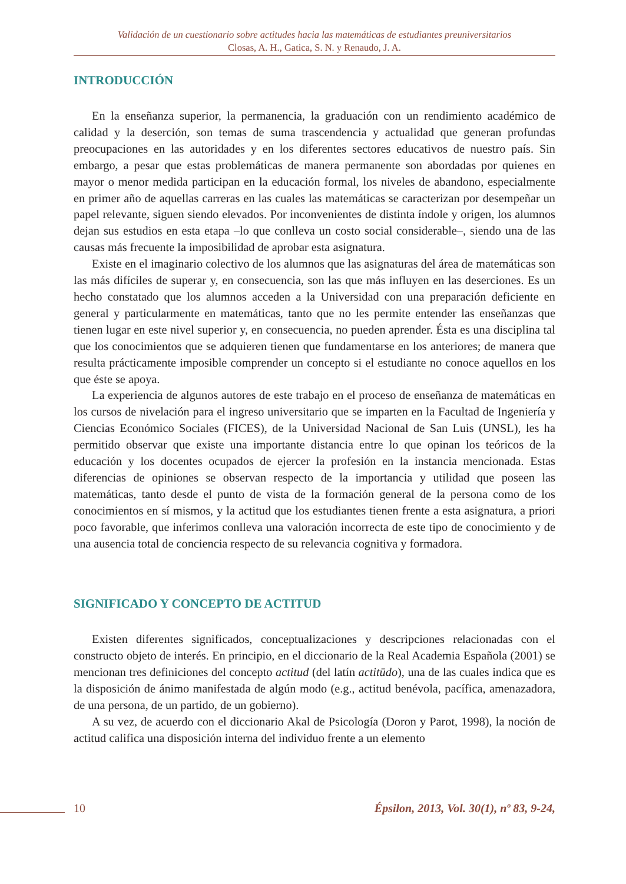Validación de un cuestionario sobre actitudes hacia las matemáticas de estudiantes preuniversitarios
Closas, A. H., Gatica, S. N. y Renaudo, J. A.
INTRODUCCIÓN
En la enseñanza superior, la permanencia, la graduación con un rendimiento académico de calidad y la deserción, son temas de suma trascendencia y actualidad que generan profundas preocupaciones en las autoridades y en los diferentes sectores educativos de nuestro país. Sin embargo, a pesar que estas problemáticas de manera permanente son abordadas por quienes en mayor o menor medida participan en la educación formal, los niveles de abandono, especialmente en primer año de aquellas carreras en las cuales las matemáticas se caracterizan por desempeñar un papel relevante, siguen siendo elevados. Por inconvenientes de distinta índole y origen, los alumnos dejan sus estudios en esta etapa –lo que conlleva un costo social considerable–, siendo una de las causas más frecuente la imposibilidad de aprobar esta asignatura.
Existe en el imaginario colectivo de los alumnos que las asignaturas del área de matemáticas son las más difíciles de superar y, en consecuencia, son las que más influyen en las deserciones. Es un hecho constatado que los alumnos acceden a la Universidad con una preparación deficiente en general y particularmente en matemáticas, tanto que no les permite entender las enseñanzas que tienen lugar en este nivel superior y, en consecuencia, no pueden aprender. Ésta es una disciplina tal que los conocimientos que se adquieren tienen que fundamentarse en los anteriores; de manera que resulta prácticamente imposible comprender un concepto si el estudiante no conoce aquellos en los que éste se apoya.
La experiencia de algunos autores de este trabajo en el proceso de enseñanza de matemáticas en los cursos de nivelación para el ingreso universitario que se imparten en la Facultad de Ingeniería y Ciencias Económico Sociales (FICES), de la Universidad Nacional de San Luis (UNSL), les ha permitido observar que existe una importante distancia entre lo que opinan los teóricos de la educación y los docentes ocupados de ejercer la profesión en la instancia mencionada. Estas diferencias de opiniones se observan respecto de la importancia y utilidad que poseen las matemáticas, tanto desde el punto de vista de la formación general de la persona como de los conocimientos en sí mismos, y la actitud que los estudiantes tienen frente a esta asignatura, a priori poco favorable, que inferimos conlleva una valoración incorrecta de este tipo de conocimiento y de una ausencia total de conciencia respecto de su relevancia cognitiva y formadora.
SIGNIFICADO Y CONCEPTO DE ACTITUD
Existen diferentes significados, conceptualizaciones y descripciones relacionadas con el constructo objeto de interés. En principio, en el diccionario de la Real Academia Española (2001) se mencionan tres definiciones del concepto actitud (del latín actitūdo), una de las cuales indica que es la disposición de ánimo manifestada de algún modo (e.g., actitud benévola, pacífica, amenazadora, de una persona, de un partido, de un gobierno).
A su vez, de acuerdo con el diccionario Akal de Psicología (Doron y Parot, 1998), la noción de actitud califica una disposición interna del individuo frente a un elemento
10
Épsilon, 2013, Vol. 30(1), nº 83, 9-24,